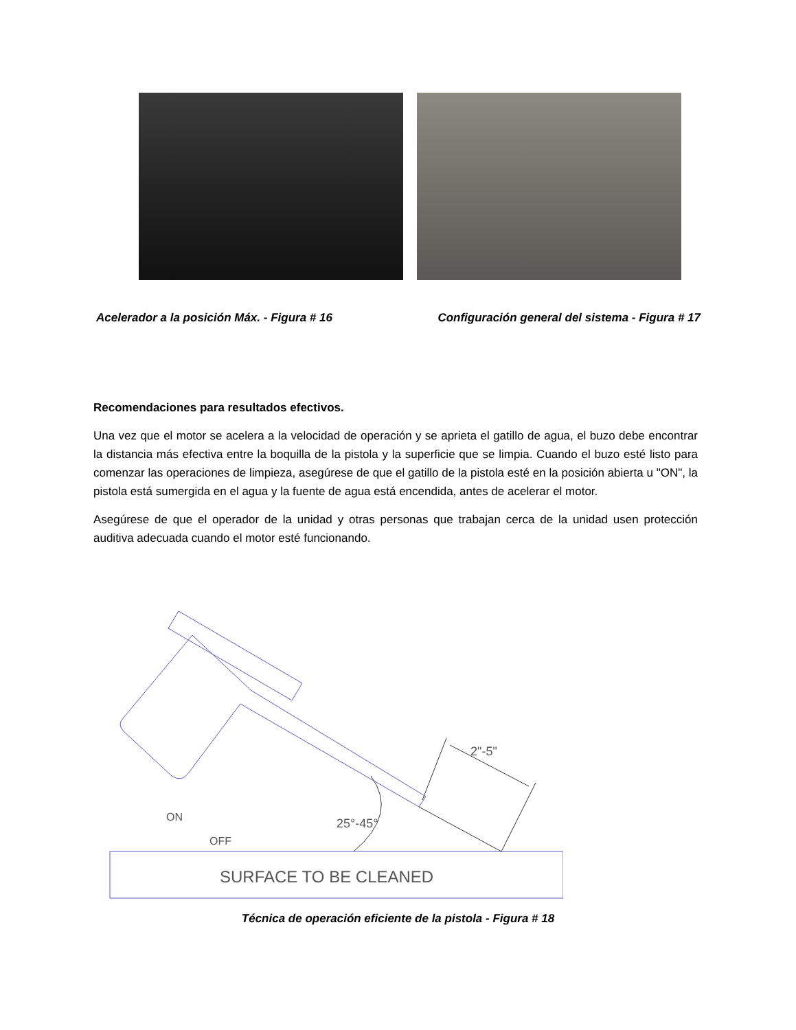Acelerador a la posición Máx. - Figura # 16 Configuración general del sistema - Figura # 17
Recomendaciones para resultados efectivos.
Una vez que el motor se acelera a la velocidad de operación y se aprieta el gatillo de agua, el buzo debe encontrar la distancia más efectiva entre la boquilla de la pistola y la superficie que se limpia. Cuando el buzo esté listo para comenzar las operaciones de limpieza, asegúrese de que el gatillo de la pistola esté en la posición abierta u "ON", la pistola está sumergida en el agua y la fuente de agua está encendida, antes de acelerar el motor.
Asegúrese de que el operador de la unidad y otras personas que trabajan cerca de la unidad usen protección auditiva adecuada cuando el motor esté funcionando.
ON
OFF
2"-5"
25°-45°
SURFACE TO BE CLEANED
Técnica de operación eficiente de la pistola - Figura # 18